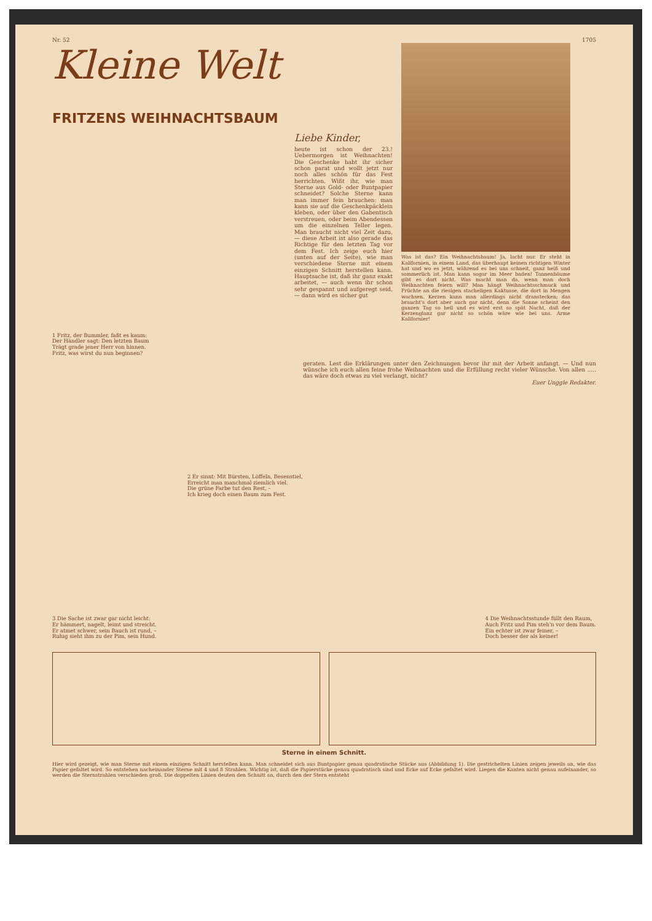Nr. 52 1705
Kleine Welt
FRITZENS WEIHNACHTSBAUM
1 Fritz, der Bummler, faßt es kaum:
Der Händler sagt: Den letzten Baum
Trägt grade jener Herr von hinnen.
Fritz, was wirst du nun beginnen?
Liebe Kinder,
heute ist schon der 23.! Uebermorgen ist Weihnachten! Die Geschenke habt ihr sicher schon parat und wollt jetzt nur noch alles schön für das Fest herrichten. Wißt ihr, wie man Sterne aus Gold- oder Buntpapier schneidet? Solche Sterne kann man immer fein brauchen: man kann sie auf die Geschenkpäcklein kleben, oder über den Gabentisch verstreuen, oder beim Abendessen um die einzelnen Teller legen. Man braucht nicht viel Zeit dazu, — diese Arbeit ist also gerade das Richtige für den letzten Tag vor dem Fest. Ich zeige euch hier (unten auf der Seite), wie man verschiedene Sterne mit einem einzigen Schnitt herstellen kann. Hauptsache ist, daß ihr ganz exakt arbeitet, — auch wenn ihr schon sehr gespannt und aufgeregt seid, — dann wird es sicher gut
Was ist das? Ein Weihnachtsbaum! Ja, lacht nur. Er steht in Kalifornien, in einem Land, das überhaupt keinen richtigen Winter hat und wo es jetzt, während es bei uns schneit, ganz heiß und sommerlich ist. Man kann sogar im Meer baden! Tannenbäume gibt es dort nicht. Was macht man da, wenn man doch Weihnachten feiern will? Man hängt Weihnachtsschmuck und Früchte an die riesigen stacheligen Kaktusse, die dort in Mengen wachsen. Kerzen kann man allerdings nicht dranstecken; das braucht's dort aber auch gar nicht, denn die Sonne scheint den ganzen Tag so hell und es wird erst so spät Nacht, daß der Kerzenglanz gar nicht so schön wäre wie bei uns. Arme Kalifornier!
geraten. Lest die Erklärungen unter den Zeichnungen bevor ihr mit der Arbeit anfangt. — Und nun wünsche ich euch allen feine frohe Weihnachten und die Erfüllung recht vieler Wünsche. Von allen ..... das wäre doch etwas zu viel verlangt, nicht?
Euer Unggle Redakter.
2 Er sinnt: Mit Bürsten, Löffeln, Besenstiel,
Erreicht man manchmal ziemlich viel.
Die grüne Farbe tut den Rest, –
Ich krieg doch einen Baum zum Fest.
3 Die Sache ist zwar gar nicht leicht:
Er hämmert, nagelt, leimt und streicht.
Er atmet schwer, sein Bauch ist rund, –
Ruhig sieht ihm zu der Pim, sein Hund.
4 Die Weihnachtsstunde füllt den Raum,
Auch Fritz und Pim steh'n vor dem Baum.
Ein echter ist zwar feiner, –
Doch besser der als keiner!
Sterne in einem Schnitt.
Hier wird gezeigt, wie man Sterne mit einem einzigen Schnitt herstellen kann. Man schneidet sich aus Buntpapier genau quadratische Stücke aus (Abbildung 1). Die gestrichelten Linien zeigen jeweils an, wie das Papier gefaltet wird. So entstehen nacheinander Sterne mit 4 und 8 Strahlen. Wichtig ist, daß die Papierstücke genau quadratisch sind und Ecke auf Ecke gefaltet wird. Liegen die Kanten nicht genau aufeinander, so werden die Sternstrahlen verschieden groß. Die doppelten Linien deuten den Schnitt an, durch den der Stern entsteht